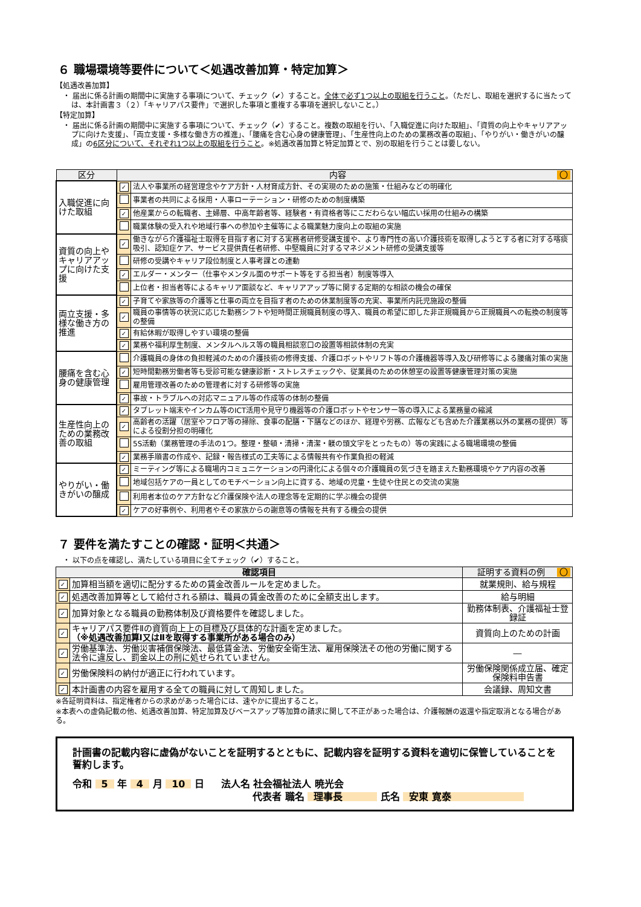６ 職場環境等要件について＜処遇改善加算・特定加算＞
【処遇改善加算】
・ 届出に係る計画の期間中に実施する事項について、チェック（✔）すること。全体で必ず1つ以上の取組を行うこと。（ただし、取組を選択するに当たっては、本計画書３（２）「キャリアパス要件」で選択した事項と重複する事項を選択しないこと。）
【特定加算】
・ 届出に係る計画の期間中に実施する事項について、チェック（✔）すること。複数の取組を行い、「入職促進に向けた取組」、「資質の向上やキャリアアップに向けた支援」、「両立支援・多様な働き方の推進」、「腰痛を含む心身の健康管理」、「生産性向上のための業務改善の取組」、「やりがい・働きがいの醸成」の6区分について、それぞれ1つ以上の取組を行うこと。※処遇改善加算と特定加算とで、別の取組を行うことは要しない。
| 区分 | 内容 〇 | |
| --- | --- | --- |
| 入職促進に向けた取組 | ✓ | 法人や事業所の経営理念やケア方針・人材育成方針、その実現のための施策・仕組みなどの明確化 |
| | | 事業者の共同による採用・人事ローテーション・研修のための制度構築 |
| | ✓ | 他産業からの転職者、主婦層、中高年齢者等、経験者・有資格者等にこだわらない幅広い採用の仕組みの構築 |
| | | 職業体験の受入れや地域行事への参加や主催等による職業魅力度向上の取組の実施 |
| 資質の向上やキャリアアップに向けた支援 | ✓ | 働きながら介護福祉士取得を目指す者に対する実務者研修受講支援や、より専門性の高い介護技術を取得しようとする者に対する喀痰吸引、認知症ケア、サービス提供責任者研修、中堅職員に対するマネジメント研修の受講支援等 |
| | | 研修の受講やキャリア段位制度と人事考課との連動 |
| | ✓ | エルダー・メンター（仕事やメンタル面のサポート等をする担当者）制度等導入 |
| | | 上位者・担当者等によるキャリア面談など、キャリアアップ等に関する定期的な相談の機会の確保 |
| 両立支援・多様な働き方の推進 | ✓ | 子育てや家族等の介護等と仕事の両立を目指す者のための休業制度等の充実、事業所内託児施設の整備 |
| | ✓ | 職員の事情等の状況に応じた勤務シフトや短時間正規職員制度の導入、職員の希望に即した非正規職員から正規職員への転換の制度等の整備 |
| | ✓ | 有給休暇が取得しやすい環境の整備 |
| | ✓ | 業務や福利厚生制度、メンタルヘルス等の職員相談窓口の設置等相談体制の充実 |
| 腰痛を含む心身の健康管理 | | 介護職員の身体の負担軽減のための介護技術の修得支援、介護ロボットやリフト等の介護機器等導入及び研修等による腰痛対策の実施 |
| | ✓ | 短時間勤務労働者等も受診可能な健康診断・ストレスチェックや、従業員のための休憩室の設置等健康管理対策の実施 |
| | | 雇用管理改善のための管理者に対する研修等の実施 |
| | ✓ | 事故・トラブルへの対応マニュアル等の作成等の体制の整備 |
| 生産性向上のための業務改善の取組 | ✓ | タブレット端末やインカム等のICT活用や見守り機器等の介護ロボットやセンサー等の導入による業務量の縮減 |
| | ✓ | 高齢者の活躍（居室やフロア等の掃除、食事の配膳・下膳などのほか、経理や労務、広報なども含めた介護業務以外の業務の提供）等による役割分担の明確化 |
| | | 5S活動（業務管理の手法の1つ。整理・整頓・清掃・清潔・躾の頭文字をとったもの）等の実践による職場環境の整備 |
| | ✓ | 業務手順書の作成や、記録・報告様式の工夫等による情報共有や作業負担の軽減 |
| やりがい・働きがいの醸成 | ✓ | ミーティング等による職場内コミュニケーションの円滑化による個々の介護職員の気づきを踏まえた勤務環境やケア内容の改善 |
| | | 地域包括ケアの一員としてのモチベーション向上に資する、地域の児童・生徒や住民との交流の実施 |
| | | 利用者本位のケア方針など介護保険や法人の理念等を定期的に学ぶ機会の提供 |
| | ✓ | ケアの好事例や、利用者やその家族からの謝意等の情報を共有する機会の提供 |
７ 要件を満たすことの確認・証明＜共通＞
・ 以下の点を確認し、満たしている項目に全てチェック（✔）すること。
| 確認項目 | | 証明する資料の例 〇 |
| --- | --- | --- |
| ✓ | 加算相当額を適切に配分するための賃金改善ルールを定めました。 | 就業規則、給与規程 |
| ✓ | 処遇改善加算等として給付される額は、職員の賃金改善のために全額支出します。 | 給与明細 |
| ✓ | 加算対象となる職員の勤務体制及び資格要件を確認しました。 | 勤務体制表、介護福祉士登録証 |
| ✓ | キャリアパス要件Ⅱの資質向上上の目標及び具体的な計画を定めました。 （※処遇改善加算Ⅰ又はⅡを取得する事業所がある場合のみ） | 資質向上のための計画 |
| ✓ | 労働基準法、労働災害補償保険法、最低賃金法、労働安全衛生法、雇用保険法その他の労働に関する法令に違反し、罰金以上の刑に処せられていません。 | ― |
| ✓ | 労働保険料の納付が適正に行われています。 | 労働保険関係成立届、確定保険料申告書 |
| ✓ | 本計画書の内容を雇用する全ての職員に対して周知しました。 | 会議録、周知文書 |
※各証明資料は、指定権者からの求めがあった場合には、速やかに提出すること。
※本表への虚偽記載の他、処遇改善加算、特定加算及びベースアップ等加算の請求に関して不正があった場合は、介護報酬の返還や指定取消となる場合がある。
計画書の記載内容に虚偽がないことを証明するとともに、記載内容を証明する資料を適切に保管していることを誓約します。
令和 5 年 4 月 10 日 法人名 社会福祉法人 暁光会
代表者 職名 理事長 氏名 安東 寛泰